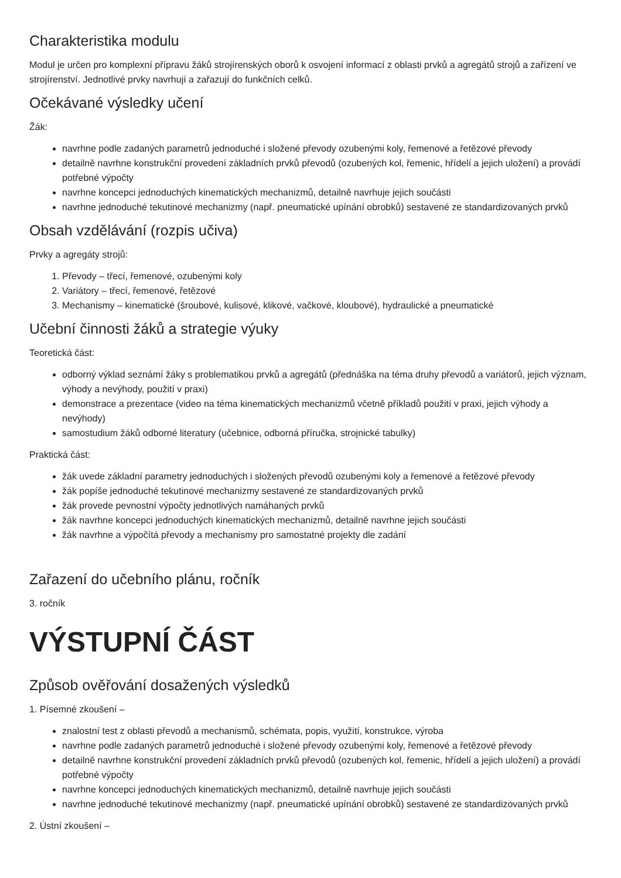Charakteristika modulu
Modul je určen pro komplexní přípravu žáků strojírenských oborů k osvojení informací z oblasti prvků a agregátů strojů a zařízení ve strojírenství. Jednotlivé prvky navrhují a zařazují do funkčních celků.
Očekávané výsledky učení
Žák:
navrhne podle zadaných parametrů jednoduché i složené převody ozubenými koly, řemenové a řetězové převody
detailně navrhne konstrukční provedení základních prvků převodů (ozubených kol, řemenic, hřídelí a jejich uložení) a provádí potřebné výpočty
navrhne koncepci jednoduchých kinematických mechanizmů, detailně navrhuje jejich součásti
navrhne jednoduché tekutinové mechanizmy (např. pneumatické upínání obrobků) sestavené ze standardizovaných prvků
Obsah vzdělávání (rozpis učiva)
Prvky a agregáty strojů:
1. Převody – třecí, řemenové, ozubenými koly
2. Variátory – třecí, řemenové, řetězové
3. Mechanismy – kinematické (šroubové, kulisové, klikové, vačkové, kloubové), hydraulické a pneumatické
Učební činnosti žáků a strategie výuky
Teoretická část:
odborný výklad seznámí žáky s problematikou prvků a agregátů (přednáška na téma druhy převodů a variátorů, jejich význam, výhody a nevýhody, použití v praxi)
demonstrace a prezentace (video na téma kinematických mechanizmů včetně příkladů použití v praxi, jejich výhody a nevýhody)
samostudium žáků odborné literatury (učebnice, odborná příručka, strojnické tabulky)
Praktická část:
žák uvede základní parametry jednoduchých i složených převodů ozubenými koly a řemenové a řetězové převody
žák popíše jednoduché tekutinové mechanizmy sestavené ze standardizovaných prvků
žák provede pevnostní výpočty jednotlivých namáhaných prvků
žák navrhne koncepci jednoduchých kinematických mechanizmů, detailně navrhne jejich součásti
žák navrhne a výpočítá převody a mechanismy pro samostatné projekty dle zadání
Zařazení do učebního plánu, ročník
3. ročník
VÝSTUPNÍ ČÁST
Způsob ověřování dosažených výsledků
1. Písemné zkoušení –
znalostní test z oblasti převodů a mechanismů, schémata, popis, využití, konstrukce, výroba
navrhne podle zadaných parametrů jednoduché i složené převody ozubenými koly, řemenové a řetězové převody
detailně navrhne konstrukční provedení základních prvků převodů (ozubených kol, řemenic, hřídelí a jejich uložení) a provádí potřebné výpočty
navrhne koncepci jednoduchých kinematických mechanizmů, detailně navrhuje jejich součásti
navrhne jednoduché tekutinové mechanizmy (např. pneumatické upínání obrobků) sestavené ze standardizovaných prvků
2. Ústní zkoušení –